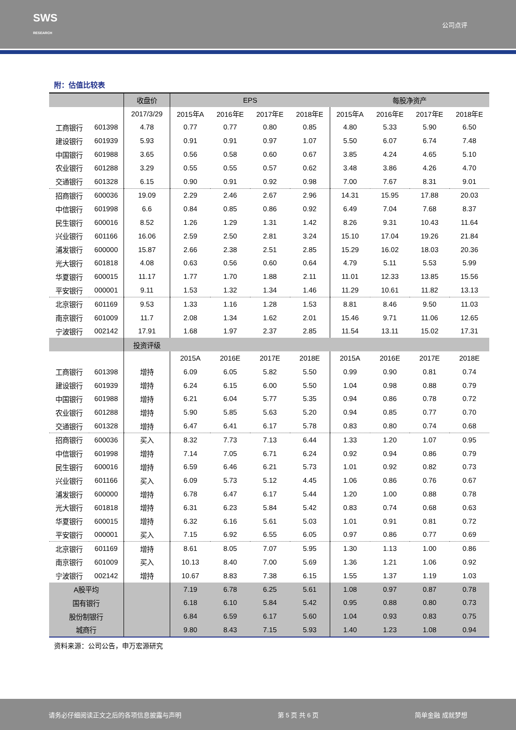SWS
RESEARCH 公司点评
附：估值比较表
| | | 收盘价 | EPS | | | | 每股净资产 | | | |
| --- | --- | --- | --- | --- | --- | --- | --- | --- | --- | --- |
| | | 2017/3/29 | 2015年A | 2016年E | 2017年E | 2018年E | 2015年A | 2016年E | 2017年E | 2018年E |
| 工商银行 | 601398 | 4.78 | 0.77 | 0.77 | 0.80 | 0.85 | 4.80 | 5.33 | 5.90 | 6.50 |
| 建设银行 | 601939 | 5.93 | 0.91 | 0.91 | 0.97 | 1.07 | 5.50 | 6.07 | 6.74 | 7.48 |
| 中国银行 | 601988 | 3.65 | 0.56 | 0.58 | 0.60 | 0.67 | 3.85 | 4.24 | 4.65 | 5.10 |
| 农业银行 | 601288 | 3.29 | 0.55 | 0.55 | 0.57 | 0.62 | 3.48 | 3.86 | 4.26 | 4.70 |
| 交通银行 | 601328 | 6.15 | 0.90 | 0.91 | 0.92 | 0.98 | 7.00 | 7.67 | 8.31 | 9.01 |
| 招商银行 | 600036 | 19.09 | 2.29 | 2.46 | 2.67 | 2.96 | 14.31 | 15.95 | 17.88 | 20.03 |
| 中信银行 | 601998 | 6.6 | 0.84 | 0.85 | 0.86 | 0.92 | 6.49 | 7.04 | 7.68 | 8.37 |
| 民生银行 | 600016 | 8.52 | 1.26 | 1.29 | 1.31 | 1.42 | 8.26 | 9.31 | 10.43 | 11.64 |
| 兴业银行 | 601166 | 16.06 | 2.59 | 2.50 | 2.81 | 3.24 | 15.10 | 17.04 | 19.26 | 21.84 |
| 浦发银行 | 600000 | 15.87 | 2.66 | 2.38 | 2.51 | 2.85 | 15.29 | 16.02 | 18.03 | 20.36 |
| 光大银行 | 601818 | 4.08 | 0.63 | 0.56 | 0.60 | 0.64 | 4.79 | 5.11 | 5.53 | 5.99 |
| 华夏银行 | 600015 | 11.17 | 1.77 | 1.70 | 1.88 | 2.11 | 11.01 | 12.33 | 13.85 | 15.56 |
| 平安银行 | 000001 | 9.11 | 1.53 | 1.32 | 1.34 | 1.46 | 11.29 | 10.61 | 11.82 | 13.13 |
| 北京银行 | 601169 | 9.53 | 1.33 | 1.16 | 1.28 | 1.53 | 8.81 | 8.46 | 9.50 | 11.03 |
| 南京银行 | 601009 | 11.7 | 2.08 | 1.34 | 1.62 | 2.01 | 15.46 | 9.71 | 11.06 | 12.65 |
| 宁波银行 | 002142 | 17.91 | 1.68 | 1.97 | 2.37 | 2.85 | 11.54 | 13.11 | 15.02 | 17.31 |
| | | 投资评级 | | | | | | | | |
| | | | 2015A | 2016E | 2017E | 2018E | 2015A | 2016E | 2017E | 2018E |
| 工商银行 | 601398 | 增持 | 6.09 | 6.05 | 5.82 | 5.50 | 0.99 | 0.90 | 0.81 | 0.74 |
| 建设银行 | 601939 | 增持 | 6.24 | 6.15 | 6.00 | 5.50 | 1.04 | 0.98 | 0.88 | 0.79 |
| 中国银行 | 601988 | 增持 | 6.21 | 6.04 | 5.77 | 5.35 | 0.94 | 0.86 | 0.78 | 0.72 |
| 农业银行 | 601288 | 增持 | 5.90 | 5.85 | 5.63 | 5.20 | 0.94 | 0.85 | 0.77 | 0.70 |
| 交通银行 | 601328 | 增持 | 6.47 | 6.41 | 6.17 | 5.78 | 0.83 | 0.80 | 0.74 | 0.68 |
| 招商银行 | 600036 | 买入 | 8.32 | 7.73 | 7.13 | 6.44 | 1.33 | 1.20 | 1.07 | 0.95 |
| 中信银行 | 601998 | 增持 | 7.14 | 7.05 | 6.71 | 6.24 | 0.92 | 0.94 | 0.86 | 0.79 |
| 民生银行 | 600016 | 增持 | 6.59 | 6.46 | 6.21 | 5.73 | 1.01 | 0.92 | 0.82 | 0.73 |
| 兴业银行 | 601166 | 买入 | 6.09 | 5.73 | 5.12 | 4.45 | 1.06 | 0.86 | 0.76 | 0.67 |
| 浦发银行 | 600000 | 增持 | 6.78 | 6.47 | 6.17 | 5.44 | 1.20 | 1.00 | 0.88 | 0.78 |
| 光大银行 | 601818 | 增持 | 6.31 | 6.23 | 5.84 | 5.42 | 0.83 | 0.74 | 0.68 | 0.63 |
| 华夏银行 | 600015 | 增持 | 6.32 | 6.16 | 5.61 | 5.03 | 1.01 | 0.91 | 0.81 | 0.72 |
| 平安银行 | 000001 | 买入 | 7.15 | 6.92 | 6.55 | 6.05 | 0.97 | 0.86 | 0.77 | 0.69 |
| 北京银行 | 601169 | 增持 | 8.61 | 8.05 | 7.07 | 5.95 | 1.30 | 1.13 | 1.00 | 0.86 |
| 南京银行 | 601009 | 买入 | 10.13 | 8.40 | 7.00 | 5.69 | 1.36 | 1.21 | 1.06 | 0.92 |
| 宁波银行 | 002142 | 增持 | 10.67 | 8.83 | 7.38 | 6.15 | 1.55 | 1.37 | 1.19 | 1.03 |
| A股平均 | | | 7.19 | 6.78 | 6.25 | 5.61 | 1.08 | 0.97 | 0.87 | 0.78 |
| 国有银行 | | | 6.18 | 6.10 | 5.84 | 5.42 | 0.95 | 0.88 | 0.80 | 0.73 |
| 股份制银行 | | | 6.84 | 6.59 | 6.17 | 5.60 | 1.04 | 0.93 | 0.83 | 0.75 |
| 城商行 | | | 9.80 | 8.43 | 7.15 | 5.93 | 1.40 | 1.23 | 1.08 | 0.94 |
资料来源：公司公告，申万宏源研究
请务必仔细阅读正文之后的各项信息披露与声明 第 5 页 共 6 页 简单金融 成就梦想